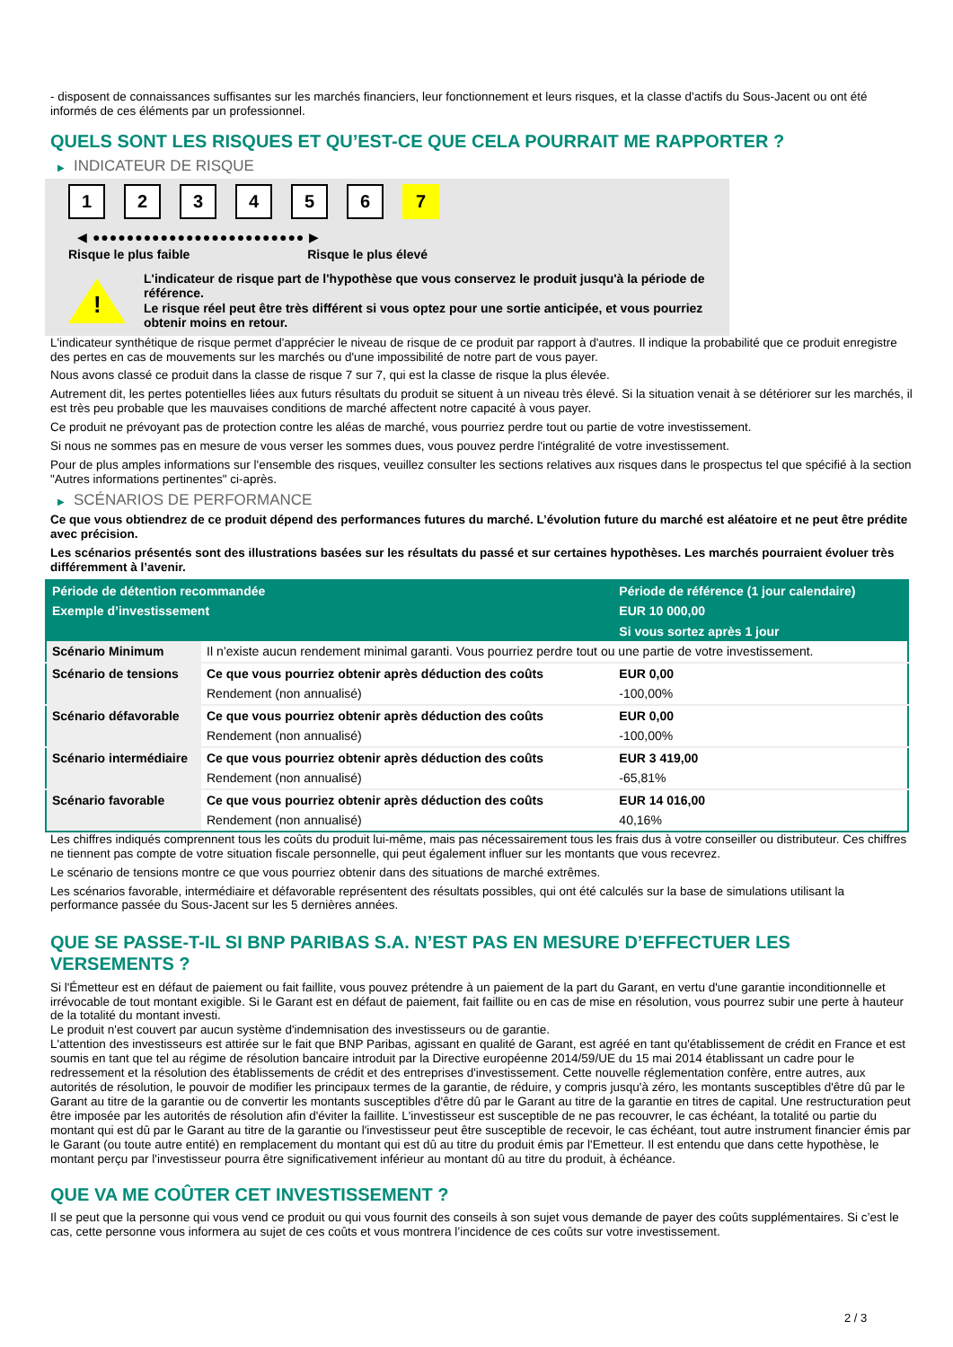- disposent de connaissances suffisantes sur les marchés financiers, leur fonctionnement et leurs risques, et la classe d'actifs du Sous-Jacent ou ont été informés de ces éléments par un professionnel.
QUELS SONT LES RISQUES ET QU’EST-CE QUE CELA POURRAIT ME RAPPORTER ?
▶ INDICATEUR DE RISQUE
1 2 3 4 5 6 7
◀ ●●●●●●●●●●●●●●●●●●●●●●●●● ▶
Risque le plus faible Risque le plus élevé
!
L'indicateur de risque part de l'hypothèse que vous conservez le produit jusqu'à la période de référence.
Le risque réel peut être très différent si vous optez pour une sortie anticipée, et vous pourriez obtenir moins en retour.
L'indicateur synthétique de risque permet d'apprécier le niveau de risque de ce produit par rapport à d'autres. Il indique la probabilité que ce produit enregistre des pertes en cas de mouvements sur les marchés ou d'une impossibilité de notre part de vous payer.
Nous avons classé ce produit dans la classe de risque 7 sur 7, qui est la classe de risque la plus élevée.
Autrement dit, les pertes potentielles liées aux futurs résultats du produit se situent à un niveau très élevé. Si la situation venait à se détériorer sur les marchés, il est très peu probable que les mauvaises conditions de marché affectent notre capacité à vous payer.
Ce produit ne prévoyant pas de protection contre les aléas de marché, vous pourriez perdre tout ou partie de votre investissement.
Si nous ne sommes pas en mesure de vous verser les sommes dues, vous pouvez perdre l'intégralité de votre investissement.
Pour de plus amples informations sur l'ensemble des risques, veuillez consulter les sections relatives aux risques dans le prospectus tel que spécifié à la section "Autres informations pertinentes" ci-après.
▶ SCÉNARIOS DE PERFORMANCE
Ce que vous obtiendrez de ce produit dépend des performances futures du marché. L’évolution future du marché est aléatoire et ne peut être prédite avec précision.
Les scénarios présentés sont des illustrations basées sur les résultats du passé et sur certaines hypothèses. Les marchés pourraient évoluer très différemment à l’avenir.
| Période de détention recommandée | | Période de référence (1 jour calendaire) |
| --- | --- | --- |
| Exemple d’investissement | | EUR 10 000,00 |
| | | Si vous sortez après 1 jour |
| Scénario Minimum | Il n’existe aucun rendement minimal garanti. Vous pourriez perdre tout ou une partie de votre investissement. | |
| Scénario de tensions | Ce que vous pourriez obtenir après déduction des coûts | EUR 0,00 |
| | Rendement (non annualisé) | -100,00% |
| Scénario défavorable | Ce que vous pourriez obtenir après déduction des coûts | EUR 0,00 |
| | Rendement (non annualisé) | -100,00% |
| Scénario intermédiaire | Ce que vous pourriez obtenir après déduction des coûts | EUR 3 419,00 |
| | Rendement (non annualisé) | -65,81% |
| Scénario favorable | Ce que vous pourriez obtenir après déduction des coûts | EUR 14 016,00 |
| | Rendement (non annualisé) | 40,16% |
Les chiffres indiqués comprennent tous les coûts du produit lui-même, mais pas nécessairement tous les frais dus à votre conseiller ou distributeur. Ces chiffres ne tiennent pas compte de votre situation fiscale personnelle, qui peut également influer sur les montants que vous recevrez.
Le scénario de tensions montre ce que vous pourriez obtenir dans des situations de marché extrêmes.
Les scénarios favorable, intermédiaire et défavorable représentent des résultats possibles, qui ont été calculés sur la base de simulations utilisant la performance passée du Sous-Jacent sur les 5 dernières années.
QUE SE PASSE-T-IL SI BNP PARIBAS S.A. N’EST PAS EN MESURE D’EFFECTUER LES VERSEMENTS ?
Si l'Émetteur est en défaut de paiement ou fait faillite, vous pouvez prétendre à un paiement de la part du Garant, en vertu d'une garantie inconditionnelle et irrévocable de tout montant exigible. Si le Garant est en défaut de paiement, fait faillite ou en cas de mise en résolution, vous pourrez subir une perte à hauteur de la totalité du montant investi.
Le produit n'est couvert par aucun système d'indemnisation des investisseurs ou de garantie.
L'attention des investisseurs est attirée sur le fait que BNP Paribas, agissant en qualité de Garant, est agréé en tant qu'établissement de crédit en France et est soumis en tant que tel au régime de résolution bancaire introduit par la Directive européenne 2014/59/UE du 15 mai 2014 établissant un cadre pour le redressement et la résolution des établissements de crédit et des entreprises d'investissement. Cette nouvelle réglementation confère, entre autres, aux autorités de résolution, le pouvoir de modifier les principaux termes de la garantie, de réduire, y compris jusqu'à zéro, les montants susceptibles d'être dû par le Garant au titre de la garantie ou de convertir les montants susceptibles d'être dû par le Garant au titre de la garantie en titres de capital. Une restructuration peut être imposée par les autorités de résolution afin d'éviter la faillite. L'investisseur est susceptible de ne pas recouvrer, le cas échéant, la totalité ou partie du montant qui est dû par le Garant au titre de la garantie ou l'investisseur peut être susceptible de recevoir, le cas échéant, tout autre instrument financier émis par le Garant (ou toute autre entité) en remplacement du montant qui est dû au titre du produit émis par l'Emetteur. Il est entendu que dans cette hypothèse, le montant perçu par l'investisseur pourra être significativement inférieur au montant dû au titre du produit, à échéance.
QUE VA ME COÛTER CET INVESTISSEMENT ?
Il se peut que la personne qui vous vend ce produit ou qui vous fournit des conseils à son sujet vous demande de payer des coûts supplémentaires. Si c’est le cas, cette personne vous informera au sujet de ces coûts et vous montrera l’incidence de ces coûts sur votre investissement.
2 / 3